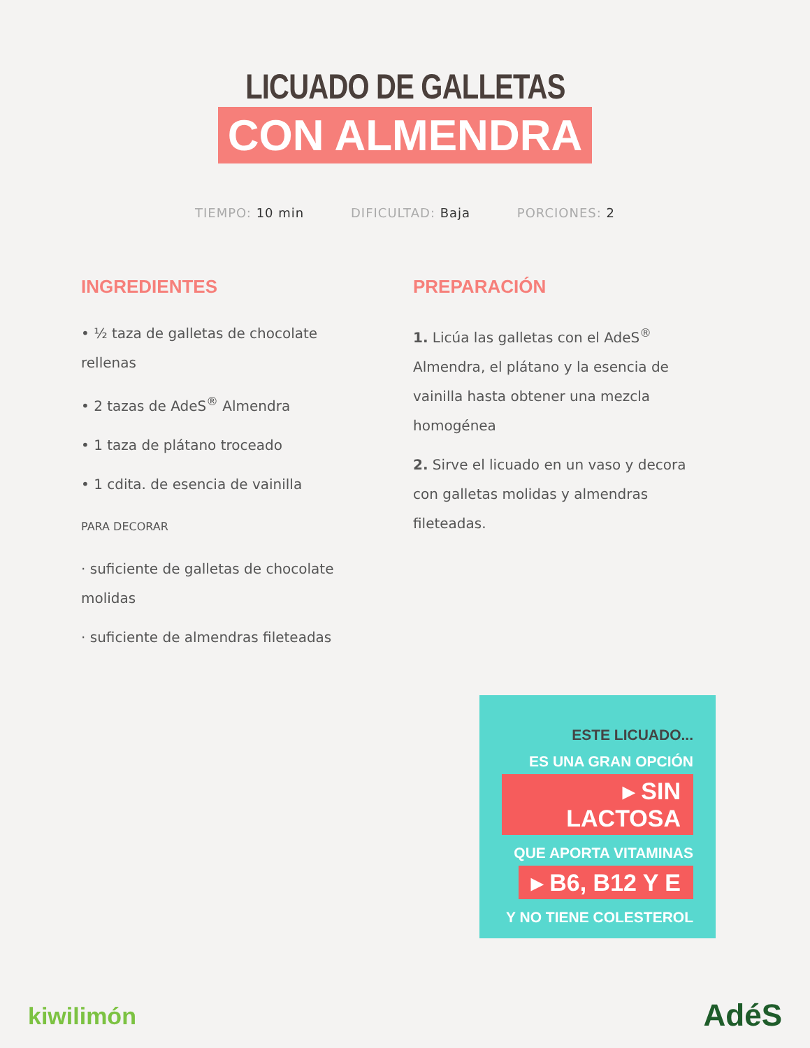LICUADO DE GALLETAS
CON ALMENDRA
TIEMPO: 10 min DIFICULTAD: Baja PORCIONES: 2
INGREDIENTES
• ½ taza de galletas de chocolate rellenas
• 2 tazas de AdeS<sup>®</sup> Almendra
• 1 taza de plátano troceado
• 1 cdita. de esencia de vainilla
PARA DECORAR
· suficiente de galletas de chocolate molidas
· suficiente de almendras fileteadas
PREPARACIÓN
1. Licúa las galletas con el AdeS<sup>®</sup> Almendra, el plátano y la esencia de vainilla hasta obtener una mezcla homogénea
2. Sirve el licuado en un vaso y decora con galletas molidas y almendras fileteadas.
ESTE LICUADO...
ES UNA GRAN OPCIÓN
▸ SIN LACTOSA
QUE APORTA VITAMINAS
▸ B6, B12 Y E
Y NO TIENE COLESTEROL
kiwilimón AdéS